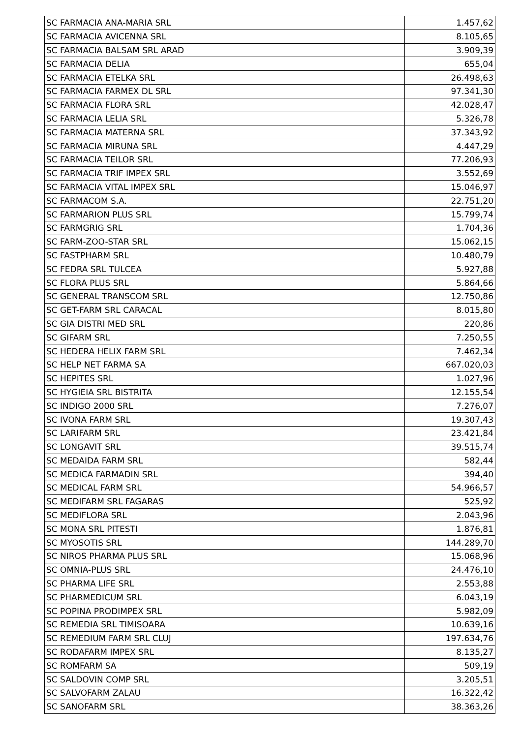| SC FARMACIA ANA-MARIA SRL | 1.457,62 |
| SC FARMACIA AVICENNA SRL | 8.105,65 |
| SC FARMACIA BALSAM SRL ARAD | 3.909,39 |
| SC FARMACIA DELIA | 655,04 |
| SC FARMACIA ETELKA SRL | 26.498,63 |
| SC FARMACIA FARMEX DL SRL | 97.341,30 |
| SC FARMACIA FLORA SRL | 42.028,47 |
| SC FARMACIA LELIA SRL | 5.326,78 |
| SC FARMACIA MATERNA SRL | 37.343,92 |
| SC FARMACIA MIRUNA SRL | 4.447,29 |
| SC FARMACIA TEILOR SRL | 77.206,93 |
| SC FARMACIA TRIF IMPEX SRL | 3.552,69 |
| SC FARMACIA VITAL IMPEX SRL | 15.046,97 |
| SC FARMACOM S.A. | 22.751,20 |
| SC FARMARION PLUS SRL | 15.799,74 |
| SC FARMGRIG SRL | 1.704,36 |
| SC FARM-ZOO-STAR SRL | 15.062,15 |
| SC FASTPHARM SRL | 10.480,79 |
| SC FEDRA SRL TULCEA | 5.927,88 |
| SC FLORA PLUS SRL | 5.864,66 |
| SC GENERAL TRANSCOM SRL | 12.750,86 |
| SC GET-FARM SRL CARACAL | 8.015,80 |
| SC GIA DISTRI MED SRL | 220,86 |
| SC GIFARM SRL | 7.250,55 |
| SC HEDERA HELIX FARM SRL | 7.462,34 |
| SC HELP NET FARMA SA | 667.020,03 |
| SC HEPITES SRL | 1.027,96 |
| SC HYGIEIA SRL BISTRITA | 12.155,54 |
| SC INDIGO 2000 SRL | 7.276,07 |
| SC IVONA FARM SRL | 19.307,43 |
| SC LARIFARM SRL | 23.421,84 |
| SC LONGAVIT SRL | 39.515,74 |
| SC MEDAIDA FARM SRL | 582,44 |
| SC MEDICA FARMADIN SRL | 394,40 |
| SC MEDICAL FARM SRL | 54.966,57 |
| SC MEDIFARM SRL FAGARAS | 525,92 |
| SC MEDIFLORA SRL | 2.043,96 |
| SC MONA SRL PITESTI | 1.876,81 |
| SC MYOSOTIS SRL | 144.289,70 |
| SC NIROS PHARMA PLUS SRL | 15.068,96 |
| SC OMNIA-PLUS SRL | 24.476,10 |
| SC PHARMA LIFE SRL | 2.553,88 |
| SC PHARMEDICUM SRL | 6.043,19 |
| SC POPINA PRODIMPEX SRL | 5.982,09 |
| SC REMEDIA SRL TIMISOARA | 10.639,16 |
| SC REMEDIUM FARM SRL CLUJ | 197.634,76 |
| SC RODAFARM IMPEX SRL | 8.135,27 |
| SC ROMFARM SA | 509,19 |
| SC SALDOVIN COMP SRL | 3.205,51 |
| SC SALVOFARM ZALAU | 16.322,42 |
| SC SANOFARM SRL | 38.363,26 |